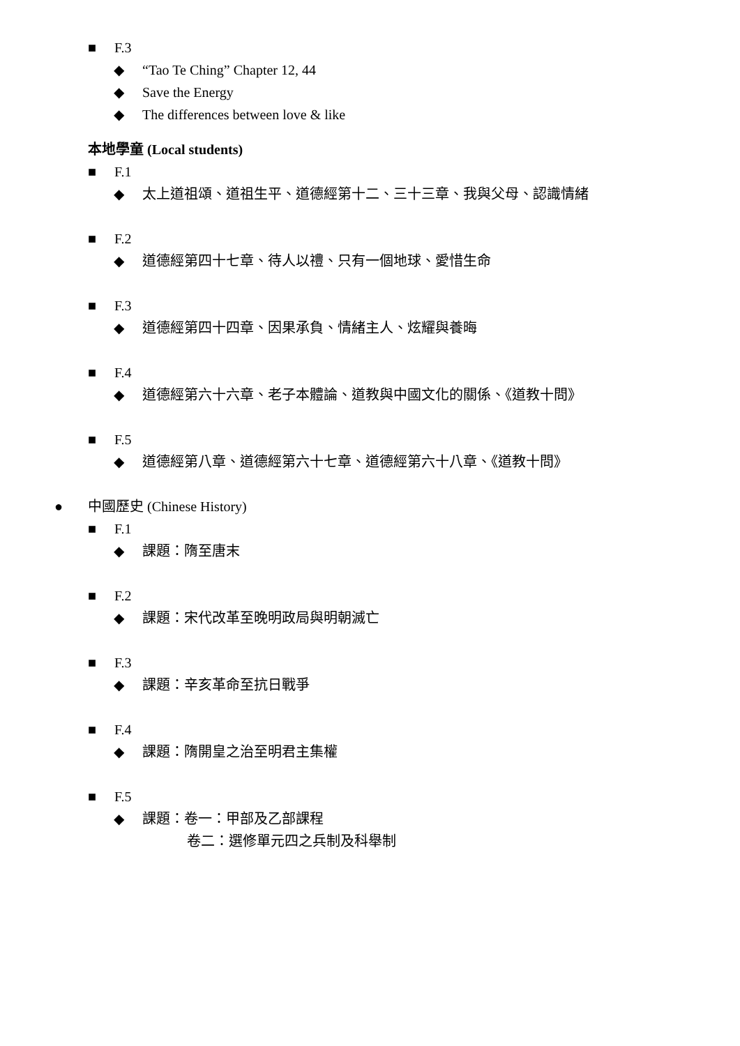■ F.3
◆ “Tao Te Ching” Chapter 12, 44
◆ Save the Energy
◆ The differences between love & like
本地學童 (Local students)
■ F.1
◆ 太上道祖頌、道祖生平、道德經第十二、三十三章、我與父母、認識情緒
■ F.2
◆ 道德經第四十七章、待人以禮、只有一個地球、愛惜生命
■ F.3
◆ 道德經第四十四章、因果承負、情緒主人、炫耀與養晦
■ F.4
◆ 道德經第六十六章、老子本體論、道教與中國文化的關係、《道教十問》
■ F.5
◆ 道德經第八章、道德經第六十七章、道德經第六十八章、《道教十問》
● 中國歷史 (Chinese History)
■ F.1
◆ 課題：隋至唐末
■ F.2
◆ 課題：宋代改革至晚明政局與明朝滅亡
■ F.3
◆ 課題：辛亥革命至抗日戰爭
■ F.4
◆ 課題：隋開皇之治至明君主集權
■ F.5
◆ 課題：卷一：甲部及乙部課程
卷二：選修單元四之兵制及科舉制